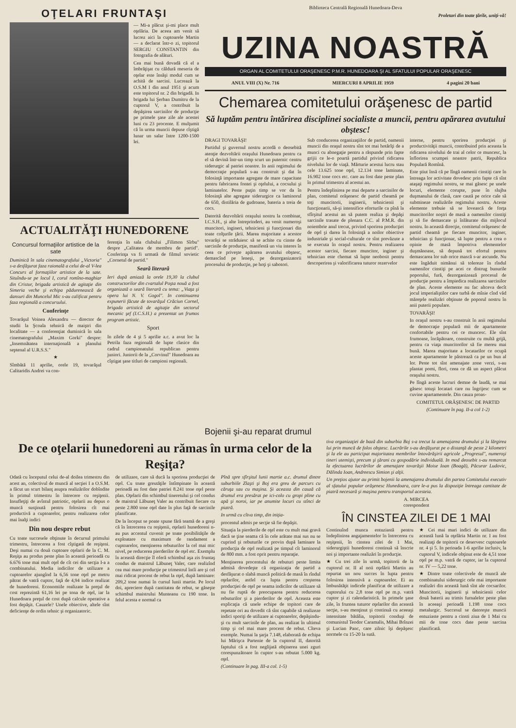OŢELARI FRUNTAŞI
— Mi-a plăcut şi-mi place mult oţelăria. De aceea am venit să lucrez aici la cuptoarele Martin — a declarat într-o zi, topitorul SERGIU CONSTANTIN din fotografia de alături.
Cea mai bună dovadă că el a îmbrăţişat cu căldură meseria de oţelar este însăşi modul cum se achită de sarcini. Lucrează la O.S.M I din anul 1951 şi acum este topitorul nr. 2 din brigadă. In brigada lui Şerban Dumitru de la cuptorul V, a contribuit la depăşirea sarcinilor de producţie pe primele şase zile ale acestei luni cu 23 procente. E mulţumit că în urma muncii depuse cîştigă lunar un salar între 1200-1500 lei.
ACTUALITĂŢI HUNEDORENE
Concursul formaţiilor artistice de la sate
Duminică în sala cinematografului „Victoria" s-a desfăşurat faza raională a celui de-al V-lea Concurs al formaţiilor artistice de la sate. Situîndu-se pe locul I, corul romîno-maghiar din Cristur, brigada artistică de agitaţie din Simeria veche şi echipa pădurenească de dansuri din Muncelul Mic s-au calificat pentru faza regională a concursului.
Conferinţe
Tovarăşul Voinea Alexandru — director de studii la Şcoala tehnică de maiştri din localitate — a conferenţiat duminică în sala cinematografului „Maxim Gorki" despre: „Insemnătatea internaţională a planului septenal al U.R.S.S."
★
Sîmbătă 11 aprilie, orele 19, tovarăşul Calitaridis Andrei va con-
ferenţia în sala clubului „Filimon Sîrbu" despre „Calitatea de membru de partid". Conferinţa va fi urmată de filmul sovietic „Cornetul de partid."
Seară literară
Ieri după amiază la orele 19,30 la clubul constructorilor din cvartalul Poşta nouă a fost organizată o seară literară cu tema: „Viaţa şi opera lui N. V. Gogol". In continuarea expunerii făcute de tovarăşul Crăciun Cornel, brigada artistică de agitaţie din sectorul mecanic şef (I.C.S.H.) a prezentat un frumos program artistic.
Sport
In zilele de 4 şi 5 aprilie a.c. a avut loc la Petrila faza regională de lupte clasice din cadrul campionatului republican pentru juniori. Juniorii de la „Corvinul" Hunedoara au cîştigat şase titluri de campioni regionali.
Biblioteca Centrală Regională Hunedoara-Deva
Proletari din toate ţările, uniţi-vă!
UZINA NOASTRĂ
ORGAN AL COMITETULUI ORAŞENESC P.M.R. HUNEDOARA ŞI AL SFATULUI POPULAR ORAŞENESC
ANUL VIII (X) Nr. 716 MIERCURI 8 APRILIE 1959 4 pagini 20 bani
Chemarea comitetului orăşenesc de partid
Să luptăm pentru întărirea disciplinei socialiste a muncii, pentru apărarea avutului obştesc!
DRAGI TOVARĂŞI!
Partidul şi guvernul nostru acordă o deosebită atenţie dezvoltării oraşului Hunedoara pentru ca el să devină într-un timp scurt un puternic centru siderurgic al patriei noastre. In anii regimului de democraţie populară s-au construit şi dat în folosinţă importante agregate de mare capacitate pentru fabricarea fontei şi oţelului, a cocsului şi laminatelor. Peste puţin timp se vor da în folosinţă alte agregate siderurgice ca laminorul de 650, distilăria de gudroane, bateria a treia de cocs.
Datorită dezvoltării oraşului nostru la combinat, I.C.S.H., şi alte întreprinderi, au venit numeroşi muncitori, ingineri, tehnicieni şi funcţionari din toate colţurile ţării. Marea majoritate a acestor tovarăşi se străduiesc să se achite cu cinste de sarcinile de producţie, manifestă un viu interes în ceea ce priveşte apărarea avutului obştesc, demascînd pe leneşi, pe dezorganizatorii procesului de producţie, pe hoţi şi sabotori.
Sub conducerea organizaţiilor de partid, oamenii muncii din oraşul nostru sînt tot mai hotărîţi de a munci cu abnegaţie pentru a răspunde prin fapte grijii ce le-o poartă partidul privind ridicarea nivelului lor de viaţă. Mărturie acestui lucru stau cele 13.625 tone oţel, 12.134 tone laminate, 16.902 tone cocs etc. care au fost date peste plan în primul trimestru al acestui an.
Pentru îndeplinirea pe mai departe a sarcinilor de plan, comitetul orăşenesc de partid cheamă pe toţi muncitorii, inginerii, tehnicienii şi funcţionarii, să-şi intensifice eforturile ca pînă la sfîrşitul acestui an să putem realiza şi depăşi sarcinile trasate de plenara C.C. al P.M.R. din noiembrie anul trecut, privind sporirea producţiei de oţel şi darea în folosinţă a noilor obiective industriale şi social-culturale ce sînt prevăzute a se executa în oraşul nostru. Pentru realizarea acestor sarcini, fiecare muncitor, inginer şi tehnician este chemat să lupte neobosit pentru descoperirea şi valorificarea tuturor rezervelor
interne, pentru sporirea producţiei şi productivităţii muncii, contribuind prin aceasta la ridicarea nivelului de trai al celor ce muncesc, la înflorirea scumpei noastre patrii, Republica Populară Romînă.
Este ştiut însă că pe lîngă oamenii cinstiţi care în întreaga lor activitate dovedesc prin fapte că sînt ataşaţi regimului nostru, se mai găsesc pe unele locuri, elemente corupte, puse în slujba duşmanului de clasă, care caută pe orice cale să submineze realizările regimului nostru. Aceste elemente trebuie să se lovească de forţa muncitorilor noştri de masă a oamenilor cinstiţi şi să fie demascate şi înlăturate din mijlocul nostru. In această direcţie, comitetul orăşenesc de partid cheamă pe fiecare muncitor, inginer, tehnician şi funcţionar, să lupte pentru a crea o opinie de masă împotriva elementelor duşmănoase, să depună tot efortul pentru demascarea lor sub orice mască s-ar ascunde. Nu este îngăduit nimănui să tolereze în rîndul oamenilor cinstiţi pe acei ce distrug bunurile poporului, fură, dezorganizează procesul de producţie pentru a împiedica realizarea sarcinilor de plan. Aceste elemente nu fac altceva decît jocul imperialiştilor care turbă de mînie cînd văd măreţele realizări obţinute de poporul nostru în anii puterii populare.
TOVARĂŞI!
In oraşul nostru s-au construit în anii regimului de democraţie populară mii de apartamente confortabile pentru cei ce muncesc. Ele sînt frumoase, încăpătoare, construite cu multă grijă, pentru ca viaţa muncitorilor să fie mereu mai bună. Marea majoritate a locatarilor ce ocupă aceste apartamente le păstrează ca pe un bun al lor. Peste tot sînt amenajate zone verzi, s-au plantat pomi, flori, ceea ce dă un aspect plăcut oraşului nostru.
Pe lîngă aceste lucruri demne de laudă, se mai găsesc totuşi locatari care nu îngrijesc cum se cuvine apartamentele. Din cauza proas-
COMITETUL ORĂŞENESC DE PARTID
(Continuare în pag. II-a col 1-2)
Bojenii şi-au reparat drumul
De ce oţelarii hunedoreni au rămas în urma celor de la Reşiţa?
Odată cu începutul celui de-al doilea trimestru din acest an, colectivul de muncă al secţiei I a O.S.M. a făcut un scurt bilanţ asupra realizărilor dobîndite în primul trimestru în întrecere cu reşiţenii. Insufleţiţi de avîntul patriotic, oţelarii au depus o muncă susţinută pentru folosirea cît mai productivă a cuptoarelor, pentru realizarea celor mai înalţi indici
Din nou despre rebut
Cu toate succesele obţinute în decursul primului trimestru, întrecerea a fost cîştigată de reşiţeni. Deşi numai cu două cuptoare oţelarii de la C. M. Reşiţa au produs peste plan în această perioadă cu 6.676 tone mai mult oţel de cît cei din secţia I-a a combinatului. Media indicilor de utilizare a cuptoarelor ajungînd la 6,56 tone oţel pe metru pătrat de vatră cuptor, faţă de 4,94 indice realizat de hunedoreni. Economiile realizate la preţul de cost reprezintă 61,16 lei pe tona de oţel, iar la Hunedoara preţul de cost după calcule operative a fost depăşit. Cauzele? Unele obiective, altele sînt deficienţe de ordin tehnic şi organizatoric.
de utilizare, care să ducă la sporirea producţiei de oţel. Cu toate greutăţile întîmpinate în această perioadă au fost date patriei 8.241 tone oţel peste plan. Oţelarii din schimbul tineretului şi cel condus de maistrul Lăbuneţ Valer au contribuit fiecare cu peste 2.800 tone oţel date în plus faţă de sarcinile planificate.
De la început se poate spune fără teamă de a greşi că în întrecerea cu reşiţenii, oţelarii hunedoreni n-au pus accentul cuvenit pe toate posibilităţile de exploatare cu maximum de randament a cuptoarelor, menţinerea rebuturilor la cel mai mic nivel, pe reducerea pierderilor de oţel etc. Exemplu în această direcţie îl oferă schimbul aşa zis fruntaş condus de maistrul Lăbuneţ Valer, care realizînd cea mai mare producţie pe trimestrul întîi are şi cel mai ridicat procent de rebut la oţel, după laminare: 209,2 tone numai în cursul lunii martie. Pe locul doi, apreciere după cantitatea de rebut, se găseşte schimbul maistrului Munteanu cu 190 tone. In felul acesta e normal ca
Pînă spre sfîrşitul lunii martie a.c. drumul dintre suburbiile Zlaşti şi Boj era greu de parcurs cu căruţa sau cu maşina. Şi aceasta din cauză că drumul era presărat pe ici-colo cu gropi pline cu apă şi noroi, iar pe anumite locuri cu stînci de piatră.
In urmă cu cîtva timp, din iniţia-
procentul admis pe secţie să fie depăşit.
Situaţia la pierderile de oţel este cu mult mai gravă dacă se ţine seama că în cele arătate mai sus nu se cuprind şi rebuturile ce provin după laminare la producţia de oţel realizată pe timpul cît laminorul de 800 mm. a fost oprit pentru reparaţie.
Menţinerea procentului de rebuturi peste limita admisă dovedeşte că organizaţia de partid a desfăşurat o slabă muncă politică de masă în rîndul oţelarilor, astfel ca lupta pentru creşterea producţiei de oţel pe seama indicilor de utilizare să nu fie ruptă de preocuparea pentru reducerea rebuturilor şi a pierderilor de oţel. Aceasta este explicaţia că unele echipe de topitori care de repetate ori au dovedit că sînt capabile să realizeze indici sporiţi de utilizare ai cuptoarelor, depăşindu-şi cu mult sarcinile de plan, au realizat în ultimul timp şi cel mai mare procent de rebut. Cîteva exemple. Numai la şarja 7.148, elaborată de echipa lui Mărişca Partenie de la cuptorul II, datorită faptului că a fost neglijată obţinerea unei zguri corespunzătoare în cuptor s-au rebutat 5.000 kg. oţel.
(Continuare în pag. III-a col. 1-5)
tiva organizaţiei de bază din suburbia Boj s-a trecut la amenajarea drumului şi la lărgirea lui prin muncă de folos obştesc. Lucrările s-au desfăşurat pe o distanţă de peste 2 kilometri şi la ele au participat majoritatea membrilor întovărăşirii agricole „Progresul", numeroşi tineri utemişti, precum şi ţărani cu gospodărie individuală. In mod deosebit s-au remarcat la efectuarea lucrărilor de amenajare tovarăşii Moise Ioan (Boagă), Păcurar Ludovic, Dălinda Ioan, Andreescu Simion şi alţii.
Un preţios ajutor au primit bojenii la amenajarea drumului din partea Comitetului executiv al sfatului popular orăşenesc Hunedoara, care le-a pus la dispoziţie întreaga cantitate de piatră necesară şi maşina pentru transportul acesteia.
A. MIRCEA
corespondent
ÎN CINSTEA ZILEI DE 1 MAI
Continuînd munca entuziastă pentru îndeplinirea angajamentelor în întrecerea cu reşiţenii, în cinstea zilei de 1 Mai, siderurgiştii hunedoreni continuă să înscrie noi şi importante realizări în producţie.
★ Cu trei zile în urmă, topitorii de la cuptorul nr. II al noii oţelării Martin au repurtat un nou succes în lupta pentru folosirea intensivă a cuptoarelor. Ei au îmbunătăţit indicele planificat de utilizare a cuptorului cu 2,8 tone oţel pe m.p. vatră cuptor şi zi calendaristică. In primele şase zile, în fruntea tuturor oţelarilor din această secţie, s-au menţinut şi continuă cu aceeaşi intensitate bătălia, topitorii conduşi de comunistul Teodor Caramalis, Mihai Brînzei şi Lucian Panc, care zilnic îşi depăşesc normele cu 15-20 la sută.
★ Cei mai mari indici de utilizare din această lună la oţelăria Martin nr. I au fost realizaţi de topitorii ce deservesc cuptoarele nr. 4 şi 5. In perioada 1-6 aprilie inclusiv, la cuptorul V, indicele obţinut este de 4,51 tone oţel pe m.p. vatră de cuptor, iar la cuptorul nr. IV — 5,22 tone.
★ Dintre toate colectivele de muncă ale combinatului siderurgic cele mai importante realizări din această lună sînt ale cocsarilor. Muncitorii, inginerii şi tehnicienii celor două baterii au trimis furnalelor peste plan în aceeaşi perioadă 1.198 tone cocs metalurgic. Succesul se datoreşte muncii entuziaste pentru a cinsti ziua de 1 Mai cu mii de tone cocs date peste sarcina planificată.